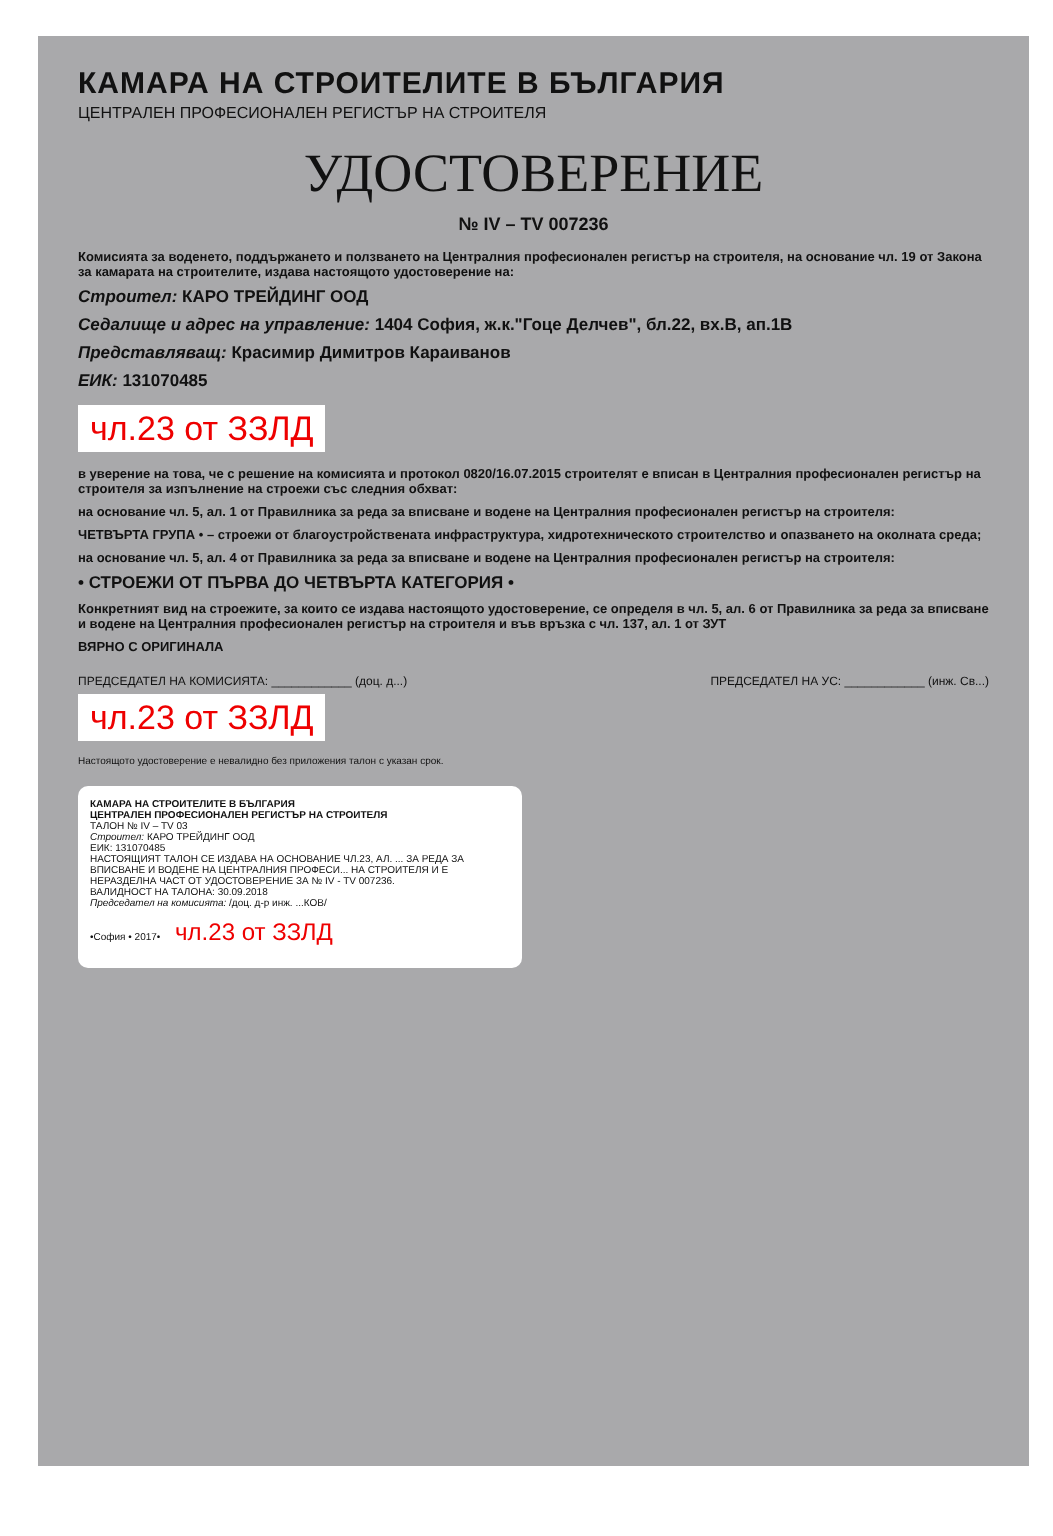КАМАРА НА СТРОИТЕЛИТЕ В БЪЛГАРИЯ
ЦЕНТРАЛЕН ПРОФЕСИОНАЛЕН РЕГИСТЪР НА СТРОИТЕЛЯ
УДОСТОВЕРЕНИЕ
№ IV – TV 007236
Комисията за воденето, поддържането и ползването на Централния професионален регистър на строителя, на основание чл. 19 от Закона за камарата на строителите, издава настоящото удостоверение на:
Строител: КАРО ТРЕЙДИНГ ООД
Седалище и адрес на управление: 1404 София, ж.к."Гоце Делчев", бл.22, вх.В, ап.1В
Представляващ: Красимир Димитров Караиванов
ЕИК: 131070485
чл.23 от ЗЗЛД
в уверение на това, че с решение на комисията и протокол 0820/16.07.2015 строителят е вписан в Централния професионален регистър на строителя за изпълнение на строежи със следния обхват:
на основание чл. 5, ал. 1 от Правилника за реда за вписване и водене на Централния професионален регистър на строителя:
ЧЕТВЪРТА ГРУПА • – строежи от благоустройствената инфраструктура, хидротехническото строителство и опазването на околната среда;
на основание чл. 5, ал. 4 от Правилника за реда за вписване и водене на Централния професионален регистър на строителя:
• СТРОЕЖИ ОТ ПЪРВА ДО ЧЕТВЪРТА КАТЕГОРИЯ •
Конкретният вид на строежите, за които се издава настоящото удостоверение, се определя в чл. 5, ал. 6 от Правилника за реда за вписване и водене на Централния професионален регистър на строителя и във връзка с чл. 137, ал. 1 от ЗУТ
ВЯРНО С ОРИГИНАЛА
ПРЕДСЕДАТЕЛ НА КОМИСИЯТА: ____________ (доц. д...) ПРЕДСЕДАТЕЛ НА УС: ____________ (инж. Св...)
чл.23 от ЗЗЛД
Настоящото удостоверение е невалидно без приложения талон с указан срок.
КАМАРА НА СТРОИТЕЛИТЕ В БЪЛГАРИЯ
ЦЕНТРАЛЕН ПРОФЕСИОНАЛЕН РЕГИСТЪР НА СТРОИТЕЛЯ
ТАЛОН № IV – TV 03
Строител: КАРО ТРЕЙДИНГ ООД
ЕИК: 131070485
НАСТОЯЩИЯТ ТАЛОН СЕ ИЗДАВА НА ОСНОВАНИЕ ЧЛ.23, АЛ. ... ЗА РЕДА ЗА ВПИСВАНЕ И ВОДЕНЕ НА ЦЕНТРАЛНИЯ ПРОФЕСИ... НА СТРОИТЕЛЯ И Е НЕРАЗДЕЛНА ЧАСТ ОТ УДОСТОВЕРЕНИЕ ЗА № IV - TV 007236.
ВАЛИДНОСТ НА ТАЛОНА: 30.09.2018
Председател на комисията: /доц. д-р инж. ...КОВ/
•София • 2017•
чл.23 от ЗЗЛД